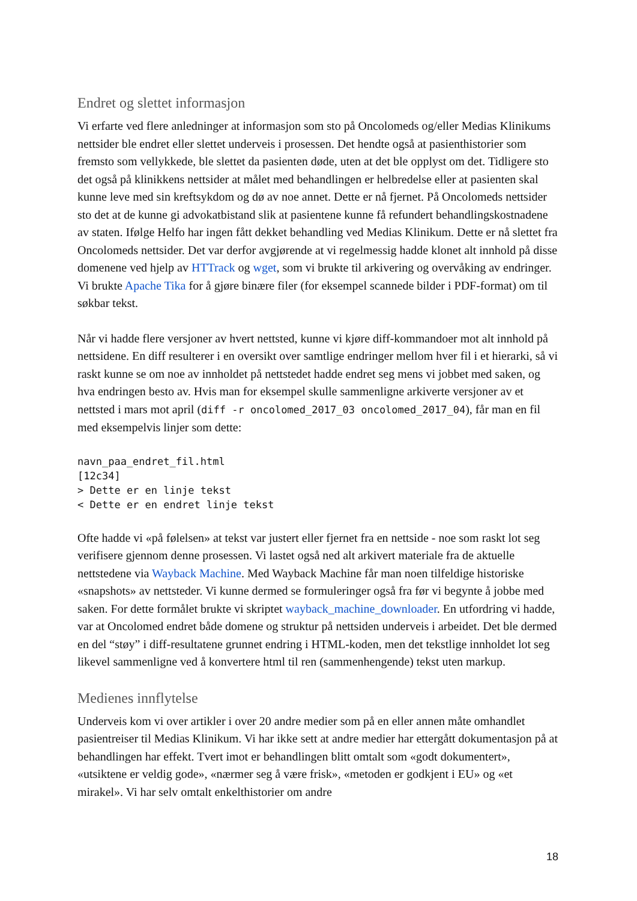Endret og slettet informasjon
Vi erfarte ved flere anledninger at informasjon som sto på Oncolomeds og/eller Medias Klinikums nettsider ble endret eller slettet underveis i prosessen. Det hendte også at pasienthistorier som fremsto som vellykkede, ble slettet da pasienten døde, uten at det ble opplyst om det. Tidligere sto det også på klinikkens nettsider at målet med behandlingen er helbredelse eller at pasienten skal kunne leve med sin kreftsykdom og dø av noe annet. Dette er nå fjernet. På Oncolomeds nettsider sto det at de kunne gi advokatbistand slik at pasientene kunne få refundert behandlingskostnadene av staten. Ifølge Helfo har ingen fått dekket behandling ved Medias Klinikum. Dette er nå slettet fra Oncolomeds nettsider. Det var derfor avgjørende at vi regelmessig hadde klonet alt innhold på disse domenene ved hjelp av HTTrack og wget, som vi brukte til arkivering og overvåking av endringer. Vi brukte Apache Tika for å gjøre binære filer (for eksempel scannede bilder i PDF-format) om til søkbar tekst.
Når vi hadde flere versjoner av hvert nettsted, kunne vi kjøre diff-kommandoer mot alt innhold på nettsidene. En diff resulterer i en oversikt over samtlige endringer mellom hver fil i et hierarki, så vi raskt kunne se om noe av innholdet på nettstedet hadde endret seg mens vi jobbet med saken, og hva endringen besto av. Hvis man for eksempel skulle sammenligne arkiverte versjoner av et nettsted i mars mot april (diff -r oncolomed_2017_03 oncolomed_2017_04), får man en fil med eksempelvis linjer som dette:
navn_paa_endret_fil.html
[12c34]
> Dette er en linje tekst
< Dette er en endret linje tekst
Ofte hadde vi «på følelsen» at tekst var justert eller fjernet fra en nettside - noe som raskt lot seg verifisere gjennom denne prosessen. Vi lastet også ned alt arkivert materiale fra de aktuelle nettstedene via Wayback Machine. Med Wayback Machine får man noen tilfeldige historiske «snapshots» av nettsteder. Vi kunne dermed se formuleringer også fra før vi begynte å jobbe med saken. For dette formålet brukte vi skriptet wayback_machine_downloader. En utfordring vi hadde, var at Oncolomed endret både domene og struktur på nettsiden underveis i arbeidet. Det ble dermed en del “støy” i diff-resultatene grunnet endring i HTML-koden, men det tekstlige innholdet lot seg likevel sammenligne ved å konvertere html til ren (sammenhengende) tekst uten markup.
Medienes innflytelse
Underveis kom vi over artikler i over 20 andre medier som på en eller annen måte omhandlet pasientreiser til Medias Klinikum. Vi har ikke sett at andre medier har ettergått dokumentasjon på at behandlingen har effekt. Tvert imot er behandlingen blitt omtalt som «godt dokumentert», «utsiktene er veldig gode», «nærmer seg å være frisk», «metoden er godkjent i EU» og «et mirakel». Vi har selv omtalt enkelthistorier om andre
18